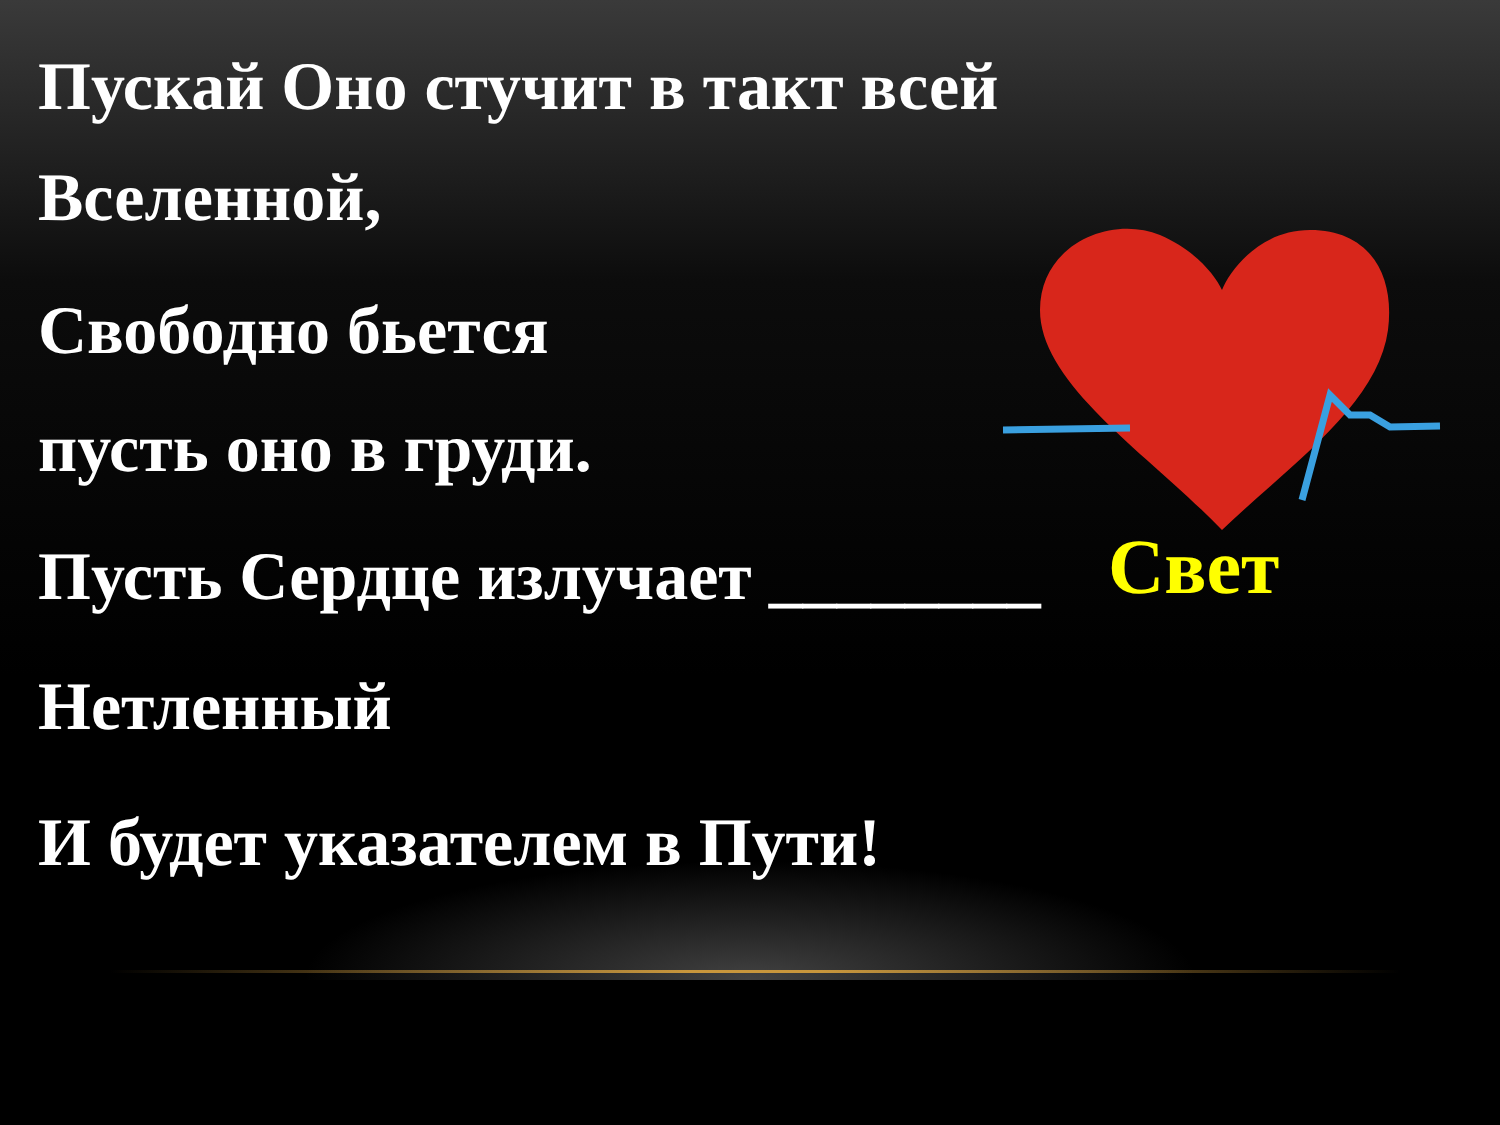Пускай Оно стучит в такт всей
Вселенной,
Свободно бьется
пусть оно в груди.
Пусть Сердце излучает ________
Нетленный
И будет указателем в Пути!
Свет